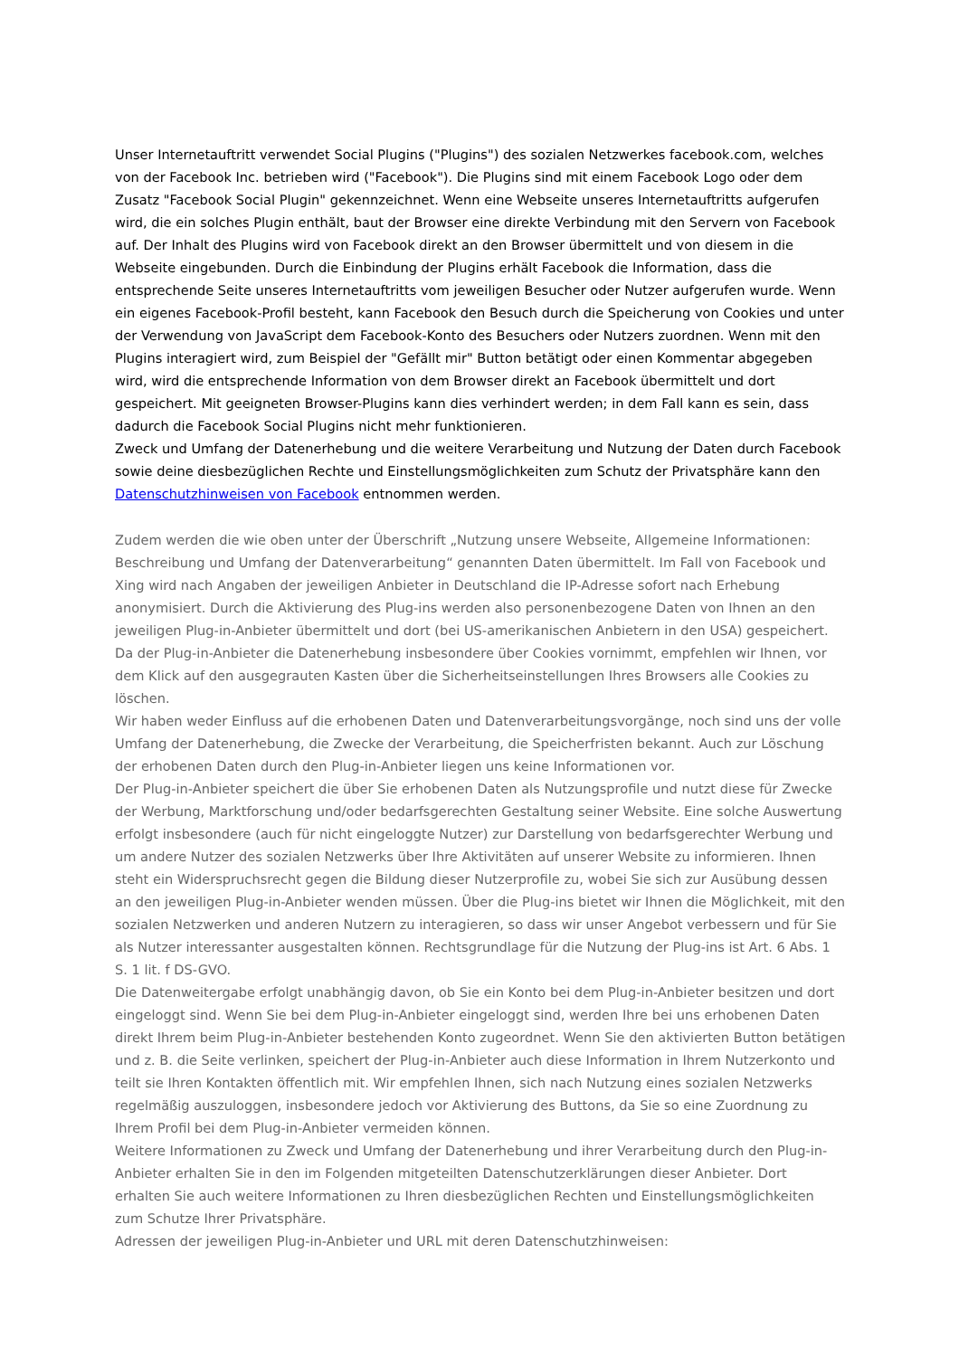Unser Internetauftritt verwendet Social Plugins ("Plugins") des sozialen Netzwerkes facebook.com, welches von der Facebook Inc. betrieben wird ("Facebook"). Die Plugins sind mit einem Facebook Logo oder dem Zusatz "Facebook Social Plugin" gekennzeichnet. Wenn eine Webseite unseres Internetauftritts aufgerufen wird, die ein solches Plugin enthält, baut der Browser eine direkte Verbindung mit den Servern von Facebook auf. Der Inhalt des Plugins wird von Facebook direkt an den Browser übermittelt und von diesem in die Webseite eingebunden. Durch die Einbindung der Plugins erhält Facebook die Information, dass die entsprechende Seite unseres Internetauftritts vom jeweiligen Besucher oder Nutzer aufgerufen wurde. Wenn ein eigenes Facebook-Profil besteht, kann Facebook den Besuch durch die Speicherung von Cookies und unter der Verwendung von JavaScript dem Facebook-Konto des Besuchers oder Nutzers zuordnen. Wenn mit den Plugins interagiert wird, zum Beispiel der "Gefällt mir" Button betätigt oder einen Kommentar abgegeben wird, wird die entsprechende Information von dem Browser direkt an Facebook übermittelt und dort gespeichert. Mit geeigneten Browser-Plugins kann dies verhindert werden; in dem Fall kann es sein, dass dadurch die Facebook Social Plugins nicht mehr funktionieren.
Zweck und Umfang der Datenerhebung und die weitere Verarbeitung und Nutzung der Daten durch Facebook sowie deine diesbezüglichen Rechte und Einstellungsmöglichkeiten zum Schutz der Privatsphäre kann den Datenschutzhinweisen von Facebook entnommen werden.
Zudem werden die wie oben unter der Überschrift „Nutzung unsere Webseite, Allgemeine Informationen: Beschreibung und Umfang der Datenverarbeitung“ genannten Daten übermittelt. Im Fall von Facebook und Xing wird nach Angaben der jeweiligen Anbieter in Deutschland die IP-Adresse sofort nach Erhebung anonymisiert. Durch die Aktivierung des Plug-ins werden also personenbezogene Daten von Ihnen an den jeweiligen Plug-in-Anbieter übermittelt und dort (bei US-amerikanischen Anbietern in den USA) gespeichert. Da der Plug-in-Anbieter die Datenerhebung insbesondere über Cookies vornimmt, empfehlen wir Ihnen, vor dem Klick auf den ausgegrauten Kasten über die Sicherheitseinstellungen Ihres Browsers alle Cookies zu löschen.
Wir haben weder Einfluss auf die erhobenen Daten und Datenverarbeitungsvorgänge, noch sind uns der volle Umfang der Datenerhebung, die Zwecke der Verarbeitung, die Speicherfristen bekannt. Auch zur Löschung der erhobenen Daten durch den Plug-in-Anbieter liegen uns keine Informationen vor.
Der Plug-in-Anbieter speichert die über Sie erhobenen Daten als Nutzungsprofile und nutzt diese für Zwecke der Werbung, Marktforschung und/oder bedarfsgerechten Gestaltung seiner Website. Eine solche Auswertung erfolgt insbesondere (auch für nicht eingeloggte Nutzer) zur Darstellung von bedarfsgerechter Werbung und um andere Nutzer des sozialen Netzwerks über Ihre Aktivitäten auf unserer Website zu informieren. Ihnen steht ein Widerspruchsrecht gegen die Bildung dieser Nutzerprofile zu, wobei Sie sich zur Ausübung dessen an den jeweiligen Plug-in-Anbieter wenden müssen. Über die Plug-ins bietet wir Ihnen die Möglichkeit, mit den sozialen Netzwerken und anderen Nutzern zu interagieren, so dass wir unser Angebot verbessern und für Sie als Nutzer interessanter ausgestalten können. Rechtsgrundlage für die Nutzung der Plug-ins ist Art. 6 Abs. 1 S. 1 lit. f DS-GVO.
Die Datenweitergabe erfolgt unabhängig davon, ob Sie ein Konto bei dem Plug-in-Anbieter besitzen und dort eingeloggt sind. Wenn Sie bei dem Plug-in-Anbieter eingeloggt sind, werden Ihre bei uns erhobenen Daten direkt Ihrem beim Plug-in-Anbieter bestehenden Konto zugeordnet. Wenn Sie den aktivierten Button betätigen und z. B. die Seite verlinken, speichert der Plug-in-Anbieter auch diese Information in Ihrem Nutzerkonto und teilt sie Ihren Kontakten öffentlich mit. Wir empfehlen Ihnen, sich nach Nutzung eines sozialen Netzwerks regelmäßig auszuloggen, insbesondere jedoch vor Aktivierung des Buttons, da Sie so eine Zuordnung zu Ihrem Profil bei dem Plug-in-Anbieter vermeiden können.
Weitere Informationen zu Zweck und Umfang der Datenerhebung und ihrer Verarbeitung durch den Plug-in-Anbieter erhalten Sie in den im Folgenden mitgeteilten Datenschutzerklärungen dieser Anbieter. Dort erhalten Sie auch weitere Informationen zu Ihren diesbezüglichen Rechten und Einstellungsmöglichkeiten zum Schutze Ihrer Privatsphäre.
Adressen der jeweiligen Plug-in-Anbieter und URL mit deren Datenschutzhinweisen: